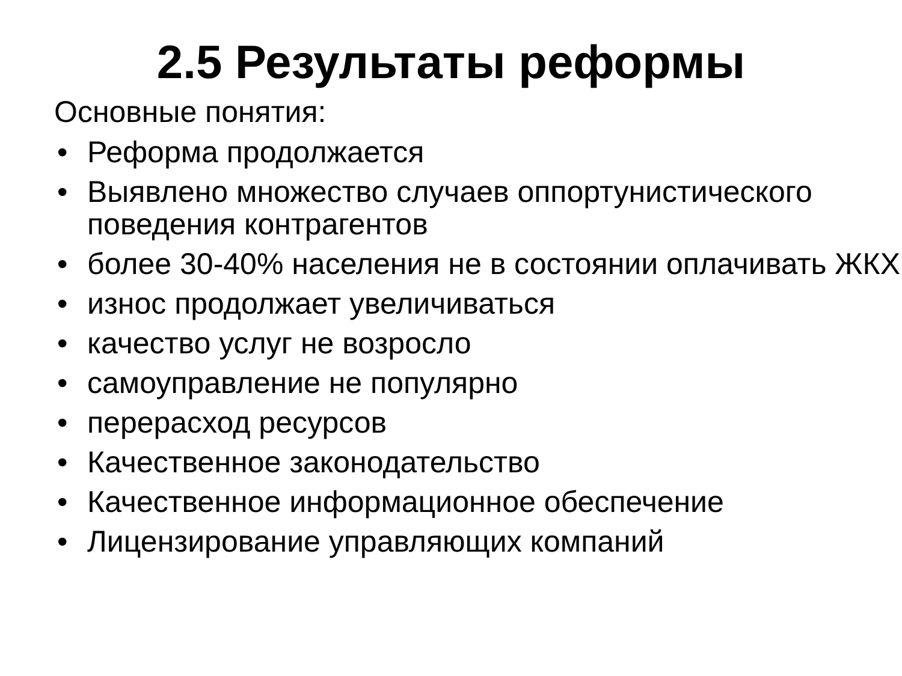2.5 Результаты реформы
Основные понятия:
• Реформа продолжается
• Выявлено множество случаев оппортунистического поведения контрагентов
• более 30-40% населения не в состоянии оплачивать ЖКХ
• износ продолжает увеличиваться
• качество услуг не возросло
• самоуправление не популярно
• перерасход ресурсов
• Качественное законодательство
• Качественное информационное обеспечение
• Лицензирование управляющих компаний